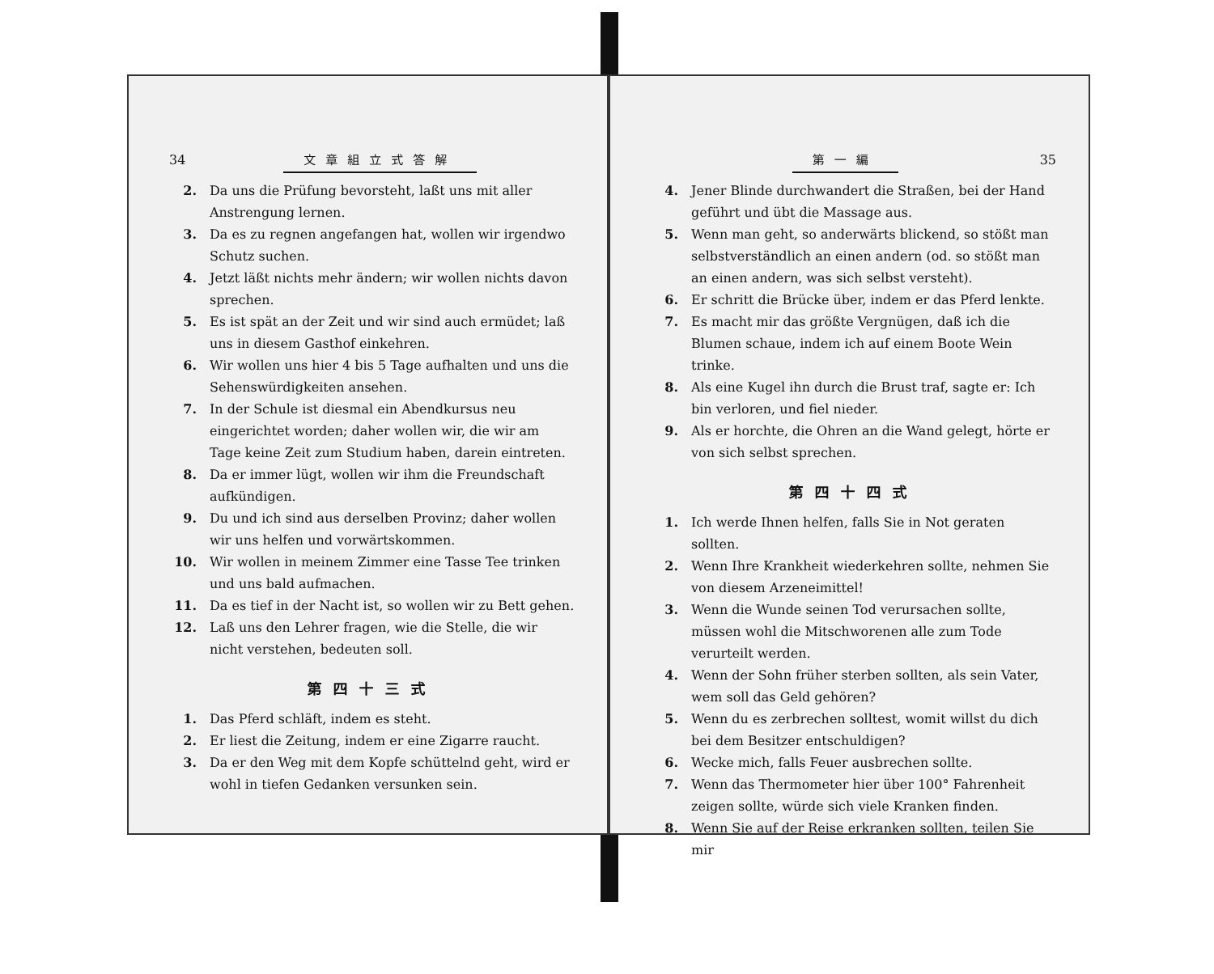34 文章組立式答解
2. Da uns die Prüfung bevorsteht, laßt uns mit aller Anstrengung lernen.
3. Da es zu regnen angefangen hat, wollen wir irgendwo Schutz suchen.
4. Jetzt läßt nichts mehr ändern; wir wollen nichts davon sprechen.
5. Es ist spät an der Zeit und wir sind auch ermüdet; laß uns in diesem Gasthof einkehren.
6. Wir wollen uns hier 4 bis 5 Tage aufhalten und uns die Sehenswürdigkeiten ansehen.
7. In der Schule ist diesmal ein Abendkursus neu eingerichtet worden; daher wollen wir, die wir am Tage keine Zeit zum Studium haben, darein eintreten.
8. Da er immer lügt, wollen wir ihm die Freundschaft aufkündigen.
9. Du und ich sind aus derselben Provinz; daher wollen wir uns helfen und vorwärtskommen.
10. Wir wollen in meinem Zimmer eine Tasse Tee trinken und uns bald aufmachen.
11. Da es tief in der Nacht ist, so wollen wir zu Bett gehen.
12. Laß uns den Lehrer fragen, wie die Stelle, die wir nicht verstehen, bedeuten soll.
第四十三式
1. Das Pferd schläft, indem es steht.
2. Er liest die Zeitung, indem er eine Zigarre raucht.
3. Da er den Weg mit dem Kopfe schüttelnd geht, wird er wohl in tiefen Gedanken versunken sein.
第一編 35
4. Jener Blinde durchwandert die Straßen, bei der Hand geführt und übt die Massage aus.
5. Wenn man geht, so anderwärts blickend, so stößt man selbstverständlich an einen andern (od. so stößt man an einen andern, was sich selbst versteht).
6. Er schritt die Brücke über, indem er das Pferd lenkte.
7. Es macht mir das größte Vergnügen, daß ich die Blumen schaue, indem ich auf einem Boote Wein trinke.
8. Als eine Kugel ihn durch die Brust traf, sagte er: Ich bin verloren, und fiel nieder.
9. Als er horchte, die Ohren an die Wand gelegt, hörte er von sich selbst sprechen.
第四十四式
1. Ich werde Ihnen helfen, falls Sie in Not geraten sollten.
2. Wenn Ihre Krankheit wiederkehren sollte, nehmen Sie von diesem Arzeneimittel!
3. Wenn die Wunde seinen Tod verursachen sollte, müssen wohl die Mitschworenen alle zum Tode verurteilt werden.
4. Wenn der Sohn früher sterben sollten, als sein Vater, wem soll das Geld gehören?
5. Wenn du es zerbrechen solltest, womit willst du dich bei dem Besitzer entschuldigen?
6. Wecke mich, falls Feuer ausbrechen sollte.
7. Wenn das Thermometer hier über 100° Fahrenheit zeigen sollte, würde sich viele Kranken finden.
8. Wenn Sie auf der Reise erkranken sollten, teilen Sie mir